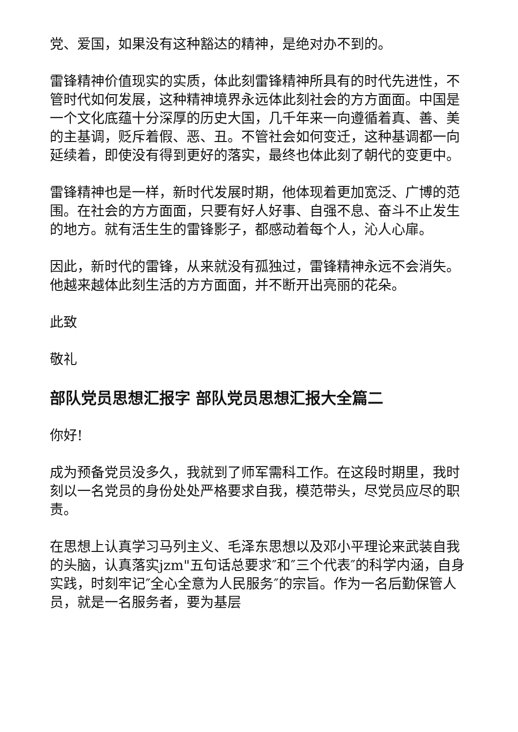党、爱国，如果没有这种豁达的精神，是绝对办不到的。
雷锋精神价值现实的实质，体此刻雷锋精神所具有的时代先进性，不管时代如何发展，这种精神境界永远体此刻社会的方方面面。中国是一个文化底蕴十分深厚的历史大国，几千年来一向遵循着真、善、美的主基调，贬斥着假、恶、丑。不管社会如何变迁，这种基调都一向延续着，即使没有得到更好的落实，最终也体此刻了朝代的变更中。
雷锋精神也是一样，新时代发展时期，他体现着更加宽泛、广博的范围。在社会的方方面面，只要有好人好事、自强不息、奋斗不止发生的地方。就有活生生的雷锋影子，都感动着每个人，沁人心扉。
因此，新时代的雷锋，从来就没有孤独过，雷锋精神永远不会消失。他越来越体此刻生活的方方面面，并不断开出亮丽的花朵。
此致
敬礼
部队党员思想汇报字 部队党员思想汇报大全篇二
你好!
成为预备党员没多久，我就到了师军需科工作。在这段时期里，我时刻以一名党员的身份处处严格要求自我，模范带头，尽党员应尽的职责。
在思想上认真学习马列主义、毛泽东思想以及邓小平理论来武装自我的头脑，认真落实jzm"五句话总要求″和″三个代表″的科学内涵，自身实践，时刻牢记″全心全意为人民服务″的宗旨。作为一名后勤保管人员，就是一名服务者，要为基层